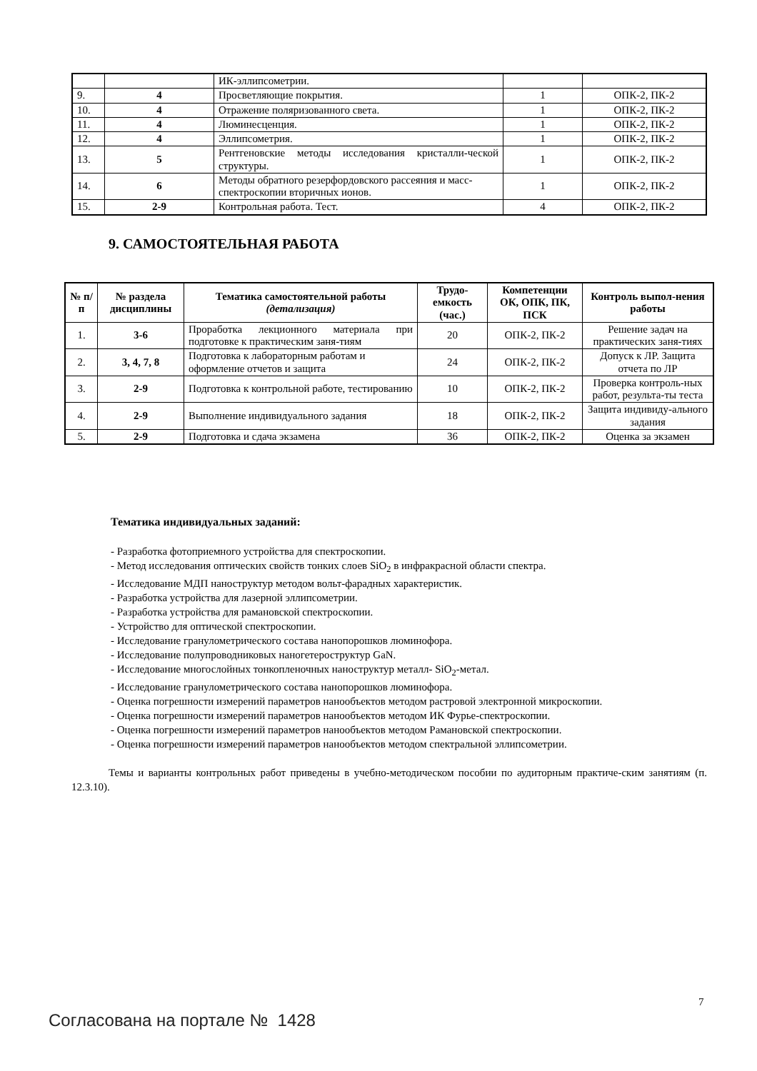| | | ИК-эллипсометрии. | | |
| 9. | 4 | Просветляющие покрытия. | 1 | ОПК-2, ПК-2 |
| 10. | 4 | Отражение поляризованного света. | 1 | ОПК-2, ПК-2 |
| 11. | 4 | Люминесценция. | 1 | ОПК-2, ПК-2 |
| 12. | 4 | Эллипсометрия. | 1 | ОПК-2, ПК-2 |
| 13. | 5 | Рентгеновские методы исследования кристалли-ческой структуры. | 1 | ОПК-2, ПК-2 |
| 14. | 6 | Методы обратного резерфордовского рассеяния и масс-спектроскопии вторичных ионов. | 1 | ОПК-2, ПК-2 |
| 15. | 2-9 | Контрольная работа. Тест. | 4 | ОПК-2, ПК-2 |
9. САМОСТОЯТЕЛЬНАЯ РАБОТА
| № п/п | № раздела дисциплины | Тематика самостоятельной работы (детализация) | Трудо-емкость (час.) | Компетенции ОК, ОПК, ПК, ПСК | Контроль выпол-нения работы |
| --- | --- | --- | --- | --- | --- |
| 1. | 3-6 | Проработка лекционного материала при подготовке к практическим заня-тиям | 20 | ОПК-2, ПК-2 | Решение задач на практических заня-тиях |
| 2. | 3, 4, 7, 8 | Подготовка к лабораторным работам и оформление отчетов и защита | 24 | ОПК-2, ПК-2 | Допуск к ЛР. Защита отчета по ЛР |
| 3. | 2-9 | Подготовка к контрольной работе, тестированию | 10 | ОПК-2, ПК-2 | Проверка контроль-ных работ, результа-ты теста |
| 4. | 2-9 | Выполнение индивидуального задания | 18 | ОПК-2, ПК-2 | Защита индивиду-ального задания |
| 5. | 2-9 | Подготовка и сдача экзамена | 36 | ОПК-2, ПК-2 | Оценка за экзамен |
Тематика индивидуальных заданий:
- Разработка фотоприемного устройства для спектроскопии.
- Метод исследования оптических свойств тонких слоев SiO<sub>2</sub> в инфракрасной области спектра.
- Исследование МДП наноструктур методом вольт-фарадных характеристик.
- Разработка устройства для лазерной эллипсометрии.
- Разработка устройства для рамановской спектроскопии.
- Устройство для оптической спектроскопии.
- Исследование гранулометрического состава нанопорошков люминофора.
- Исследование полупроводниковых наногетероструктур GaN.
- Исследование многослойных тонкопленочных наноструктур металл- SiO<sub>2</sub>-метал.
- Исследование гранулометрического состава нанопорошков люминофора.
- Оценка погрешности измерений параметров нанообъектов методом растровой электронной микроскопии.
- Оценка погрешности измерений параметров нанообъектов методом ИК Фурье-спектроскопии.
- Оценка погрешности измерений параметров нанообъектов методом Рамановской спектроскопии.
- Оценка погрешности измерений параметров нанообъектов методом спектральной эллипсометрии.
Темы и варианты контрольных работ приведены в учебно-методическом пособии по аудиторным практиче-ским занятиям (п. 12.3.10).
7
Согласована на портале № 1428